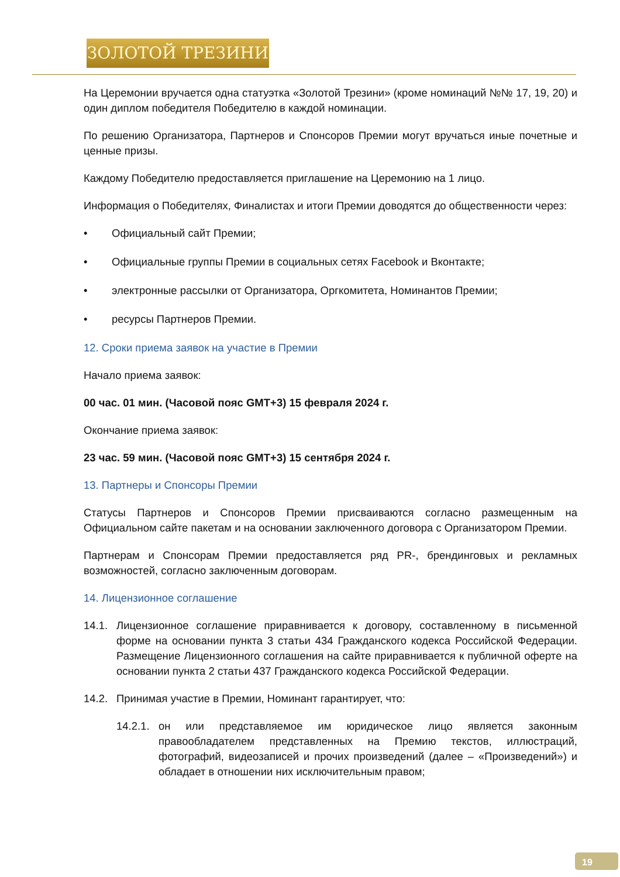ЗОЛОТОЙ ТРЕЗИНИ
На Церемонии вручается одна статуэтка «Золотой Трезини» (кроме номинаций №№ 17, 19, 20) и один диплом победителя Победителю в каждой номинации.
По решению Организатора, Партнеров и Спонсоров Премии могут вручаться иные почетные и ценные призы.
Каждому Победителю предоставляется приглашение на Церемонию на 1 лицо.
Информация о Победителях, Финалистах и итоги Премии доводятся до общественности через:
• Официальный сайт Премии;
• Официальные группы Премии в социальных сетях Facebook и Вконтакте;
• электронные рассылки от Организатора, Оргкомитета, Номинантов Премии;
• ресурсы Партнеров Премии.
12. Сроки приема заявок на участие в Премии
Начало приема заявок:
00 час. 01 мин. (Часовой пояс GMT+3) 15 февраля 2024 г.
Окончание приема заявок:
23 час. 59 мин. (Часовой пояс GMT+3) 15 сентября 2024 г.
13. Партнеры и Спонсоры Премии
Статусы Партнеров и Спонсоров Премии присваиваются согласно размещенным на Официальном сайте пакетам и на основании заключенного договора с Организатором Премии.
Партнерам и Спонсорам Премии предоставляется ряд PR-, брендинговых и рекламных возможностей, согласно заключенным договорам.
14. Лицензионное соглашение
14.1. Лицензионное соглашение приравнивается к договору, составленному в письменной форме на основании пункта 3 статьи 434 Гражданского кодекса Российской Федерации. Размещение Лицензионного соглашения на сайте приравнивается к публичной оферте на основании пункта 2 статьи 437 Гражданского кодекса Российской Федерации.
14.2. Принимая участие в Премии, Номинант гарантирует, что:
14.2.1. он или представляемое им юридическое лицо является законным правообладателем представленных на Премию текстов, иллюстраций, фотографий, видеозаписей и прочих произведений (далее – «Произведений») и обладает в отношении них исключительным правом;
19